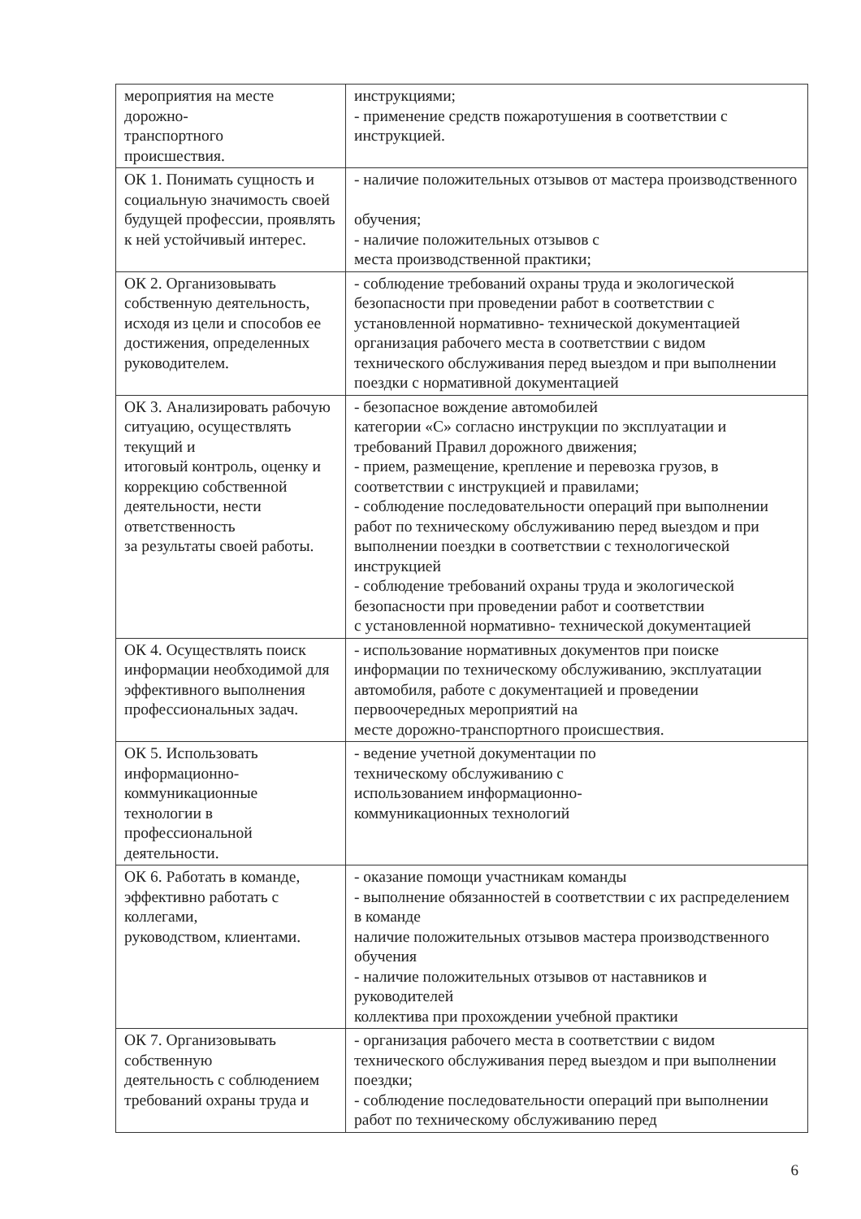| мероприятия на месте дорожно- транспортного происшествия. | инструкциями; - применение средств пожаротушения в соответствии с инструкцией. |
| ОК 1. Понимать сущность и социальную значимость своей будущей профессии, проявлять к ней устойчивый интерес. | - наличие положительных отзывов от мастера производственного обучения; - наличие положительных отзывов с места производственной практики; |
| ОК 2. Организовывать собственную деятельность, исходя из цели и способов ее достижения, определенных руководителем. | - соблюдение требований охраны труда и экологической безопасности при проведении работ в соответствии с установленной нормативно- технической документацией организация рабочего места в соответствии с видом технического обслуживания перед выездом и при выполнении поездки с нормативной документацией |
| ОК 3. Анализировать рабочую ситуацию, осуществлять текущий и итоговый контроль, оценку и коррекцию собственной деятельности, нести ответственность за результаты своей работы. | - безопасное вождение автомобилей категории «С» согласно инструкции по эксплуатации и требований Правил дорожного движения; - прием, размещение, крепление и перевозка грузов, в соответствии с инструкцией и правилами; - соблюдение последовательности операций при выполнении работ по техническому обслуживанию перед выездом и при выполнении поездки в соответствии с технологической инструкцией - соблюдение требований охраны труда и экологической безопасности при проведении работ и соответствии с установленной нормативно- технической документацией |
| ОК 4. Осуществлять поиск информации необходимой для эффективного выполнения профессиональных задач. | - использование нормативных документов при поиске информации по техническому обслуживанию, эксплуатации автомобиля, работе с документацией и проведении первоочередных мероприятий на месте дорожно-транспортного происшествия. |
| ОК 5. Использовать информационно-коммуникационные технологии в профессиональной деятельности. | - ведение учетной документации по техническому обслуживанию с использованием информационно- коммуникационных технологий |
| ОК 6. Работать в команде, эффективно работать с коллегами, руководством, клиентами. | - оказание помощи участникам команды - выполнение обязанностей в соответствии с их распределением в команде наличие положительных отзывов мастера производственного обучения - наличие положительных отзывов от наставников и руководителей коллектива при прохождении учебной практики |
| ОК 7. Организовывать собственную деятельность с соблюдением требований охраны труда и | - организация рабочего места в соответствии с видом технического обслуживания перед выездом и при выполнении поездки; - соблюдение последовательности операций при выполнении работ по техническому обслуживанию перед |
6